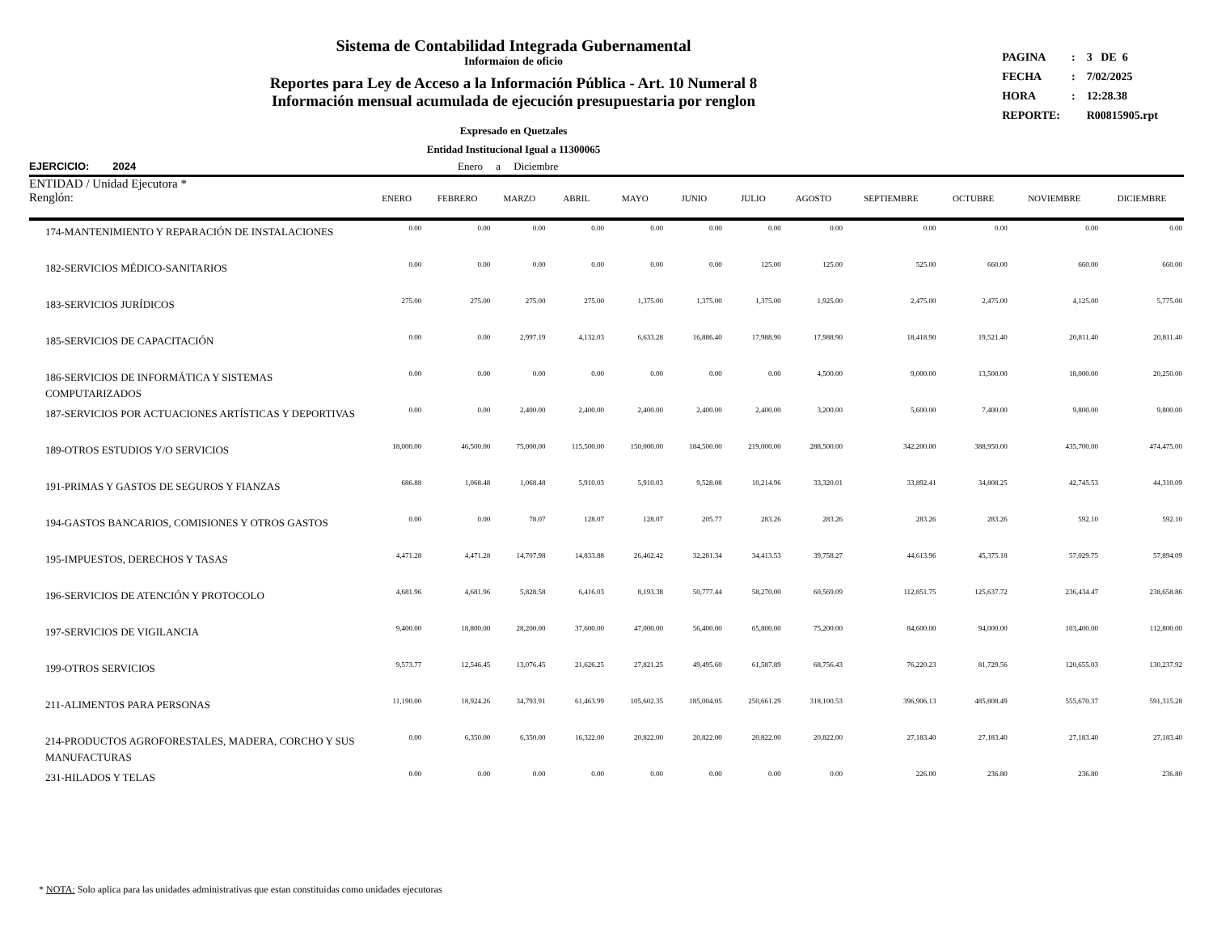| PAGINA | : | 3 DE 6 |
| FECHA | : | 7/02/2025 |
| HORA | : | 12:28.38 |
| REPORTE: | | R00815905.rpt |
Sistema de Contabilidad Integrada Gubernamental
Informaíon de oficio
Reportes para Ley de Acceso a la Información Pública - Art. 10 Numeral 8
Información mensual acumulada de ejecución presupuestaria por renglon
Expresado en Quetzales
Entidad Institucional Igual a 11300065
EJERCICIO: 2024 Enero a Diciembre
ENTIDAD / Unidad Ejecutora *
| Renglón: | ENERO | FEBRERO | MARZO | ABRIL | MAYO | JUNIO | JULIO | AGOSTO | SEPTIEMBRE | OCTUBRE | NOVIEMBRE | DICIEMBRE |
| --- | --- | --- | --- | --- | --- | --- | --- | --- | --- | --- | --- | --- |
| 174-MANTENIMIENTO Y REPARACIÓN DE INSTALACIONES | 0.00 | 0.00 | 0.00 | 0.00 | 0.00 | 0.00 | 0.00 | 0.00 | 0.00 | 0.00 | 0.00 | 0.00 |
| 182-SERVICIOS MÉDICO-SANITARIOS | 0.00 | 0.00 | 0.00 | 0.00 | 0.00 | 0.00 | 125.00 | 125.00 | 525.00 | 660.00 | 660.00 | 660.00 |
| 183-SERVICIOS JURÍDICOS | 275.00 | 275.00 | 275.00 | 275.00 | 1,375.00 | 1,375.00 | 1,375.00 | 1,925.00 | 2,475.00 | 2,475.00 | 4,125.00 | 5,775.00 |
| 185-SERVICIOS DE CAPACITACIÓN | 0.00 | 0.00 | 2,997.19 | 4,132.03 | 6,633.28 | 16,886.40 | 17,988.90 | 17,988.90 | 18,418.90 | 19,521.40 | 20,811.40 | 20,811.40 |
| 186-SERVICIOS DE INFORMÁTICA Y SISTEMAS COMPUTARIZADOS | 0.00 | 0.00 | 0.00 | 0.00 | 0.00 | 0.00 | 0.00 | 4,500.00 | 9,000.00 | 13,500.00 | 18,000.00 | 20,250.00 |
| 187-SERVICIOS POR ACTUACIONES ARTÍSTICAS Y DEPORTIVAS | 0.00 | 0.00 | 2,400.00 | 2,400.00 | 2,400.00 | 2,400.00 | 2,400.00 | 3,200.00 | 5,600.00 | 7,400.00 | 9,800.00 | 9,800.00 |
| 189-OTROS ESTUDIOS Y/O SERVICIOS | 18,000.00 | 46,500.00 | 75,000.00 | 115,500.00 | 150,000.00 | 184,500.00 | 219,000.00 | 288,500.00 | 342,200.00 | 388,950.00 | 435,700.00 | 474,475.00 |
| 191-PRIMAS Y GASTOS DE SEGUROS Y FIANZAS | 686.88 | 1,068.48 | 1,068.48 | 5,910.03 | 5,910.03 | 9,528.08 | 10,214.96 | 33,320.01 | 33,892.41 | 34,808.25 | 42,745.53 | 44,310.09 |
| 194-GASTOS BANCARIOS, COMISIONES Y OTROS GASTOS | 0.00 | 0.00 | 78.07 | 128.07 | 128.07 | 205.77 | 283.26 | 283.26 | 283.26 | 283.26 | 592.10 | 592.10 |
| 195-IMPUESTOS, DERECHOS Y TASAS | 4,471.28 | 4,471.28 | 14,707.98 | 14,833.88 | 26,462.42 | 32,281.34 | 34,413.53 | 39,758.27 | 44,613.96 | 45,375.18 | 57,029.75 | 57,894.09 |
| 196-SERVICIOS DE ATENCIÓN Y PROTOCOLO | 4,681.96 | 4,681.96 | 5,828.58 | 6,416.03 | 8,193.38 | 50,777.44 | 58,270.00 | 60,569.09 | 112,851.75 | 125,637.72 | 236,434.47 | 238,658.86 |
| 197-SERVICIOS DE VIGILANCIA | 9,400.00 | 18,800.00 | 28,200.00 | 37,600.00 | 47,000.00 | 56,400.00 | 65,800.00 | 75,200.00 | 84,600.00 | 94,000.00 | 103,400.00 | 112,800.00 |
| 199-OTROS SERVICIOS | 9,573.77 | 12,546.45 | 13,076.45 | 21,626.25 | 27,821.25 | 49,495.60 | 61,587.89 | 68,756.43 | 76,220.23 | 81,729.56 | 120,655.03 | 130,237.92 |
| 211-ALIMENTOS PARA PERSONAS | 11,190.00 | 18,924.26 | 34,793.91 | 61,463.99 | 105,602.35 | 185,004.05 | 250,661.29 | 318,100.53 | 396,906.13 | 485,808.49 | 555,670.37 | 591,315.28 |
| 214-PRODUCTOS AGROFORESTALES, MADERA, CORCHO Y SUS MANUFACTURAS | 0.00 | 6,350.00 | 6,350.00 | 16,322.00 | 20,822.00 | 20,822.00 | 20,822.00 | 20,822.00 | 27,183.40 | 27,183.40 | 27,183.40 | 27,183.40 |
| 231-HILADOS Y TELAS | 0.00 | 0.00 | 0.00 | 0.00 | 0.00 | 0.00 | 0.00 | 0.00 | 226.00 | 236.80 | 236.80 | 236.80 |
* NOTA: Solo aplica para las unidades administrativas que estan constituidas como unidades ejecutoras